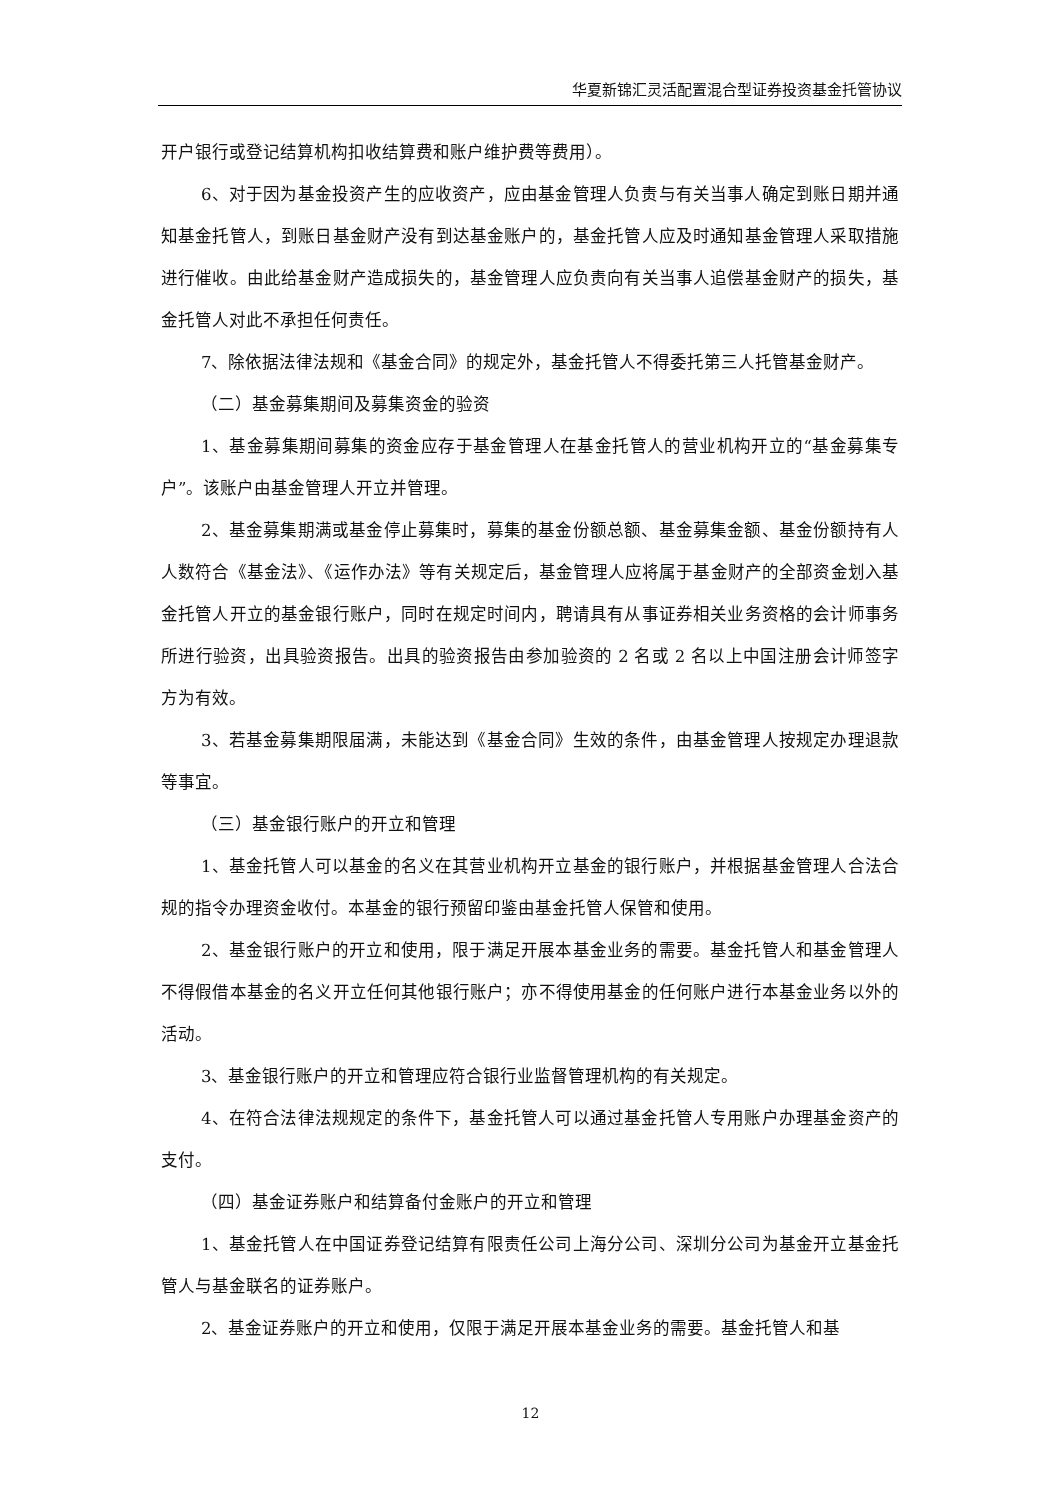华夏新锦汇灵活配置混合型证券投资基金托管协议
开户银行或登记结算机构扣收结算费和账户维护费等费用）。
6、对于因为基金投资产生的应收资产，应由基金管理人负责与有关当事人确定到账日期并通知基金托管人，到账日基金财产没有到达基金账户的，基金托管人应及时通知基金管理人采取措施进行催收。由此给基金财产造成损失的，基金管理人应负责向有关当事人追偿基金财产的损失，基金托管人对此不承担任何责任。
7、除依据法律法规和《基金合同》的规定外，基金托管人不得委托第三人托管基金财产。
（二）基金募集期间及募集资金的验资
1、基金募集期间募集的资金应存于基金管理人在基金托管人的营业机构开立的“基金募集专户”。该账户由基金管理人开立并管理。
2、基金募集期满或基金停止募集时，募集的基金份额总额、基金募集金额、基金份额持有人人数符合《基金法》、《运作办法》等有关规定后，基金管理人应将属于基金财产的全部资金划入基金托管人开立的基金银行账户，同时在规定时间内，聘请具有从事证券相关业务资格的会计师事务所进行验资，出具验资报告。出具的验资报告由参加验资的 2 名或 2 名以上中国注册会计师签字方为有效。
3、若基金募集期限届满，未能达到《基金合同》生效的条件，由基金管理人按规定办理退款等事宜。
（三）基金银行账户的开立和管理
1、基金托管人可以基金的名义在其营业机构开立基金的银行账户，并根据基金管理人合法合规的指令办理资金收付。本基金的银行预留印鉴由基金托管人保管和使用。
2、基金银行账户的开立和使用，限于满足开展本基金业务的需要。基金托管人和基金管理人不得假借本基金的名义开立任何其他银行账户；亦不得使用基金的任何账户进行本基金业务以外的活动。
3、基金银行账户的开立和管理应符合银行业监督管理机构的有关规定。
4、在符合法律法规规定的条件下，基金托管人可以通过基金托管人专用账户办理基金资产的支付。
（四）基金证券账户和结算备付金账户的开立和管理
1、基金托管人在中国证券登记结算有限责任公司上海分公司、深圳分公司为基金开立基金托管人与基金联名的证券账户。
2、基金证券账户的开立和使用，仅限于满足开展本基金业务的需要。基金托管人和基
12